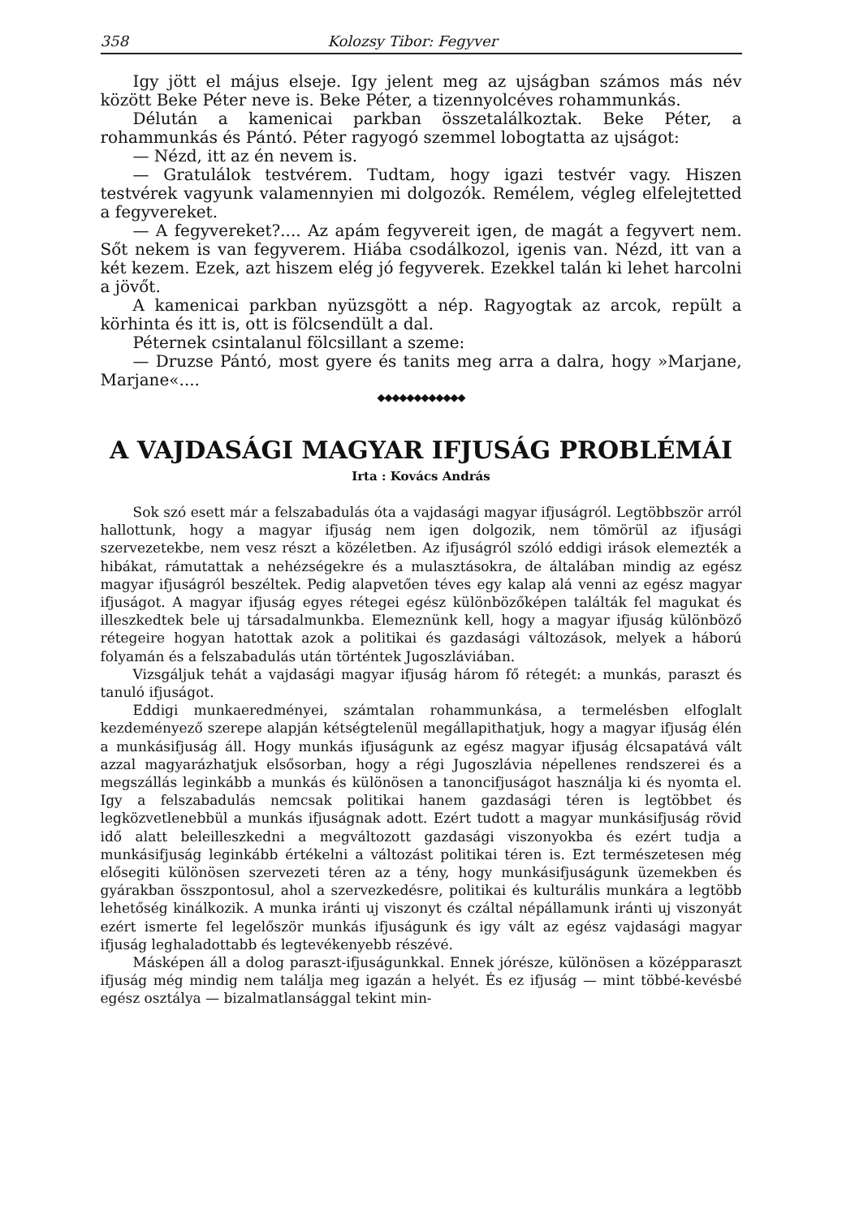358 Kolozsy Tibor: Fegyver
Igy jött el május elseje. Igy jelent meg az ujságban számos más név között Beke Péter neve is. Beke Péter, a tizennyolcéves rohammunkás.
Délután a kamenicai parkban összetalálkoztak. Beke Péter, a rohammunkás és Pántó. Péter ragyogó szemmel lobogtatta az ujságot:
— Nézd, itt az én nevem is.
— Gratulálok testvérem. Tudtam, hogy igazi testvér vagy. Hiszen testvérek vagyunk valamennyien mi dolgozók. Remélem, végleg elfelejtetted a fegyvereket.
— A fegyvereket?.... Az apám fegyvereit igen, de magát a fegyvert nem. Sőt nekem is van fegyverem. Hiába csodálkozol, igenis van. Nézd, itt van a két kezem. Ezek, azt hiszem elég jó fegyverek. Ezekkel talán ki lehet harcolni a jövőt.
A kamenicai parkban nyüzsgött a nép. Ragyogtak az arcok, repült a körhinta és itt is, ott is fölcsendült a dal.
Péternek csintalanul fölcsillant a szeme:
— Druzse Pántó, most gyere és tanits meg arra a dalra, hogy »Marjane, Marjane«....
◆◆◆◆◆◆◆◆◆◆◆◆
A VAJDASÁGI MAGYAR IFJUSÁG PROBLÉMÁI
Irta : Kovács András
Sok szó esett már a felszabadulás óta a vajdasági magyar ifjuságról. Legtöbbször arról hallottunk, hogy a magyar ifjuság nem igen dolgozik, nem tömörül az ifjusági szervezetekbe, nem vesz részt a közéletben. Az ifjuságról szóló eddigi irások elemezték a hibákat, rámutattak a nehézségekre és a mulasztásokra, de általában mindig az egész magyar ifjuságról beszéltek. Pedig alapvetően téves egy kalap alá venni az egész magyar ifjuságot. A magyar ifjuság egyes rétegei egész különbözőképen találták fel magukat és illeszkedtek bele uj társadalmunkba. Elemeznünk kell, hogy a magyar ifjuság különböző rétegeire hogyan hatottak azok a politikai és gazdasági változások, melyek a háború folyamán és a felszabadulás után történtek Jugoszláviában.
Vizsgáljuk tehát a vajdasági magyar ifjuság három fő rétegét: a munkás, paraszt és tanuló ifjuságot.
Eddigi munkaeredményei, számtalan rohammunkása, a termelésben elfoglalt kezdeményező szerepe alapján kétségtelenül megállapithatjuk, hogy a magyar ifjuság élén a munkásifjuság áll. Hogy munkás ifjuságunk az egész magyar ifjuság élcsapatává vált azzal magyarázhatjuk elsősorban, hogy a régi Jugoszlávia népellenes rendszerei és a megszállás leginkább a munkás és különösen a tanoncifjuságot használja ki és nyomta el. Igy a felszabadulás nemcsak politikai hanem gazdasági téren is legtöbbet és legközvetlenebbül a munkás ifjuságnak adott. Ezért tudott a magyar munkásifjuság rövid idő alatt beleilleszkedni a megváltozott gazdasági viszonyokba és ezért tudja a munkásifjuság leginkább értékelni a változást politikai téren is. Ezt természetesen még elősegiti különösen szervezeti téren az a tény, hogy munkásifjuságunk üzemekben és gyárakban összpontosul, ahol a szervezkedésre, politikai és kulturális munkára a legtöbb lehetőség kinálkozik. A munka iránti uj viszonyt és czáltal népállamunk iránti uj viszonyát ezért ismerte fel legelőször munkás ifjuságunk és igy vált az egész vajdasági magyar ifjuság leghaladottabb és legtevékenyebb részévé.
Másképen áll a dolog paraszt-ifjuságunkkal. Ennek jórésze, különösen a középparaszt ifjuság még mindig nem találja meg igazán a helyét. És ez ifjuság — mint többé-kevésbé egész osztálya — bizalmatlansággal tekint min-